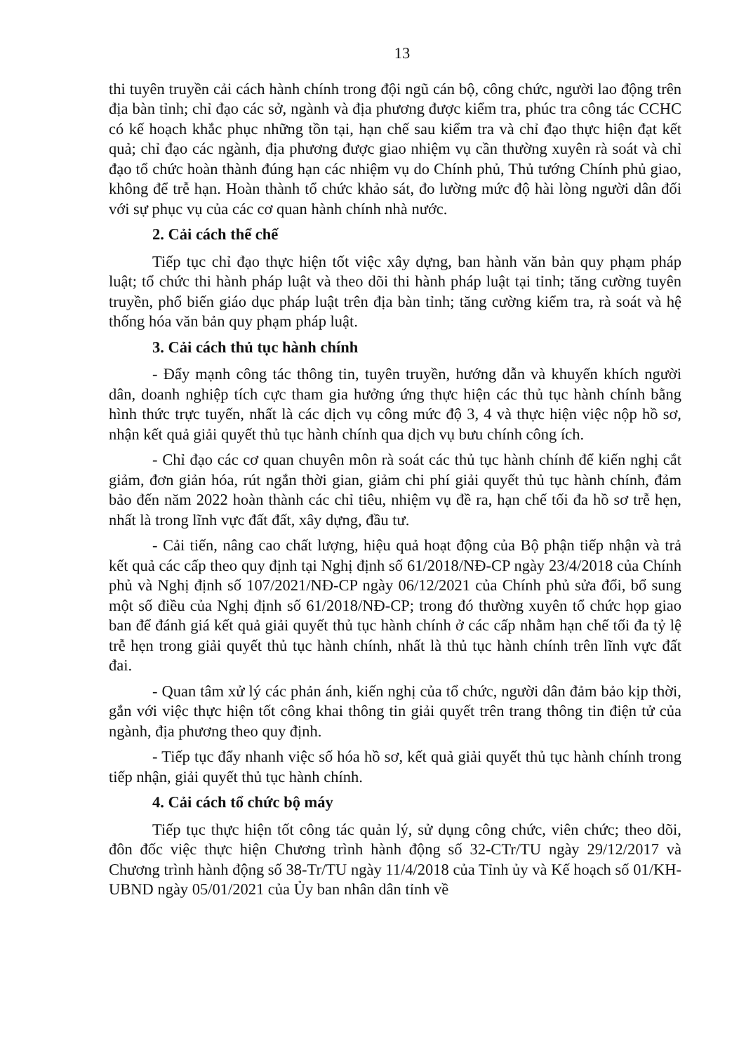13
thi tuyên truyền cải cách hành chính trong đội ngũ cán bộ, công chức, người lao động trên địa bàn tỉnh; chỉ đạo các sở, ngành và địa phương được kiểm tra, phúc tra công tác CCHC có kế hoạch khắc phục những tồn tại, hạn chế sau kiểm tra và chỉ đạo thực hiện đạt kết quả; chỉ đạo các ngành, địa phương được giao nhiệm vụ cần thường xuyên rà soát và chỉ đạo tổ chức hoàn thành đúng hạn các nhiệm vụ do Chính phủ, Thủ tướng Chính phủ giao, không để trễ hạn. Hoàn thành tổ chức khảo sát, đo lường mức độ hài lòng người dân đối với sự phục vụ của các cơ quan hành chính nhà nước.
2. Cải cách thể chế
Tiếp tục chỉ đạo thực hiện tốt việc xây dựng, ban hành văn bản quy phạm pháp luật; tổ chức thi hành pháp luật và theo dõi thi hành pháp luật tại tỉnh; tăng cường tuyên truyền, phổ biến giáo dục pháp luật trên địa bàn tỉnh; tăng cường kiểm tra, rà soát và hệ thống hóa văn bản quy phạm pháp luật.
3. Cải cách thủ tục hành chính
- Đẩy mạnh công tác thông tin, tuyên truyền, hướng dẫn và khuyến khích người dân, doanh nghiệp tích cực tham gia hưởng ứng thực hiện các thủ tục hành chính bằng hình thức trực tuyến, nhất là các dịch vụ công mức độ 3, 4 và thực hiện việc nộp hồ sơ, nhận kết quả giải quyết thủ tục hành chính qua dịch vụ bưu chính công ích.
- Chỉ đạo các cơ quan chuyên môn rà soát các thủ tục hành chính để kiến nghị cắt giảm, đơn giản hóa, rút ngắn thời gian, giảm chi phí giải quyết thủ tục hành chính, đảm bảo đến năm 2022 hoàn thành các chỉ tiêu, nhiệm vụ đề ra, hạn chế tối đa hồ sơ trễ hẹn, nhất là trong lĩnh vực đất đất, xây dựng, đầu tư.
- Cải tiến, nâng cao chất lượng, hiệu quả hoạt động của Bộ phận tiếp nhận và trả kết quả các cấp theo quy định tại Nghị định số 61/2018/NĐ-CP ngày 23/4/2018 của Chính phủ và Nghị định số 107/2021/NĐ-CP ngày 06/12/2021 của Chính phủ sửa đổi, bổ sung một số điều của Nghị định số 61/2018/NĐ-CP; trong đó thường xuyên tổ chức họp giao ban để đánh giá kết quả giải quyết thủ tục hành chính ở các cấp nhằm hạn chế tối đa tỷ lệ trễ hẹn trong giải quyết thủ tục hành chính, nhất là thủ tục hành chính trên lĩnh vực đất đai.
- Quan tâm xử lý các phản ánh, kiến nghị của tổ chức, người dân đảm bảo kịp thời, gắn với việc thực hiện tốt công khai thông tin giải quyết trên trang thông tin điện tử của ngành, địa phương theo quy định.
- Tiếp tục đẩy nhanh việc số hóa hồ sơ, kết quả giải quyết thủ tục hành chính trong tiếp nhận, giải quyết thủ tục hành chính.
4. Cải cách tổ chức bộ máy
Tiếp tục thực hiện tốt công tác quản lý, sử dụng công chức, viên chức; theo dõi, đôn đốc việc thực hiện Chương trình hành động số 32-CTr/TU ngày 29/12/2017 và Chương trình hành động số 38-Tr/TU ngày 11/4/2018 của Tỉnh ủy và Kế hoạch số 01/KH-UBND ngày 05/01/2021 của Ủy ban nhân dân tỉnh về